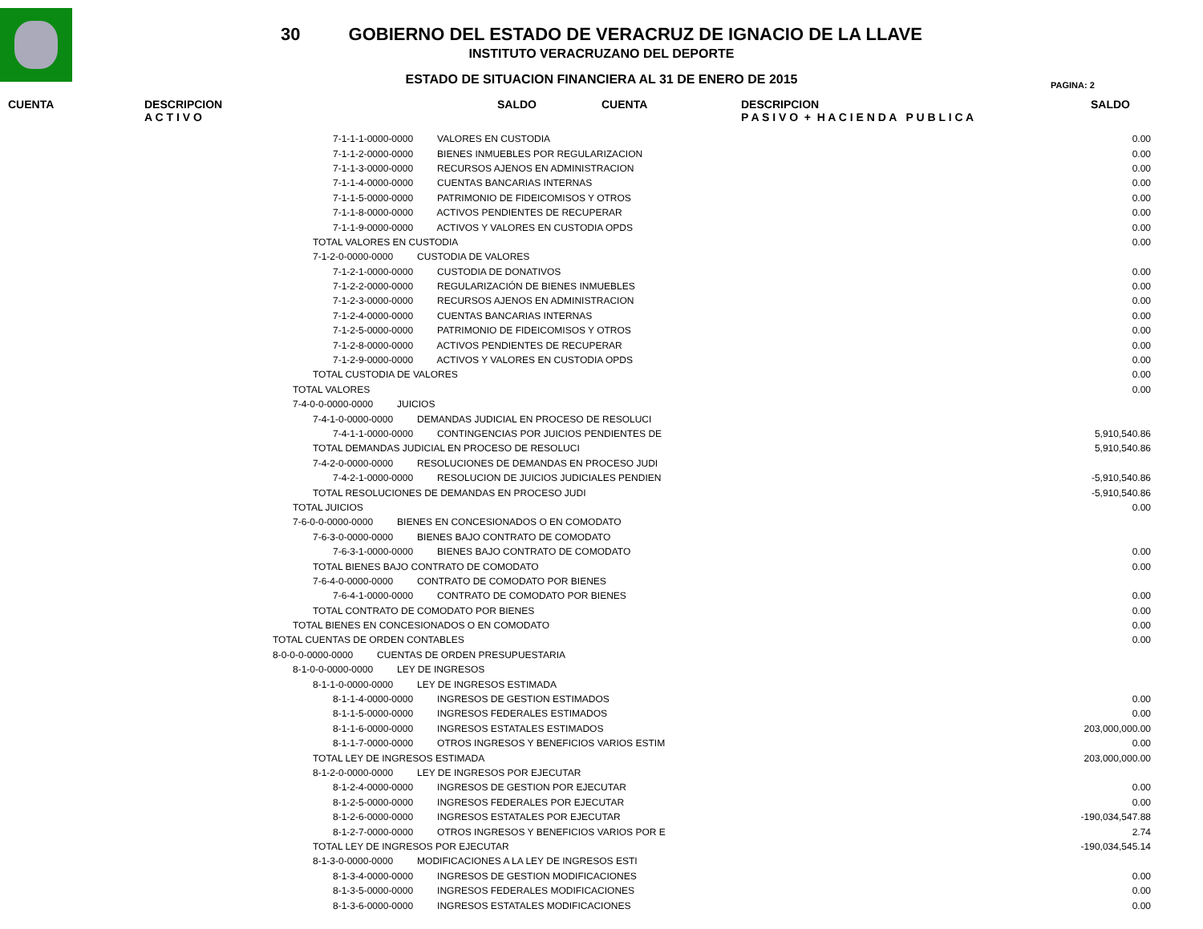30 GOBIERNO DEL ESTADO DE VERACRUZ DE IGNACIO DE LA LLAVE
INSTITUTO VERACRUZANO DEL DEPORTE
ESTADO DE SITUACION FINANCIERA AL 31 DE ENERO DE 2015
PAGINA: 2
CUENTA DESCRIPCION
A C T I V O
SALDO CUENTA DESCRIPCION
P A S I V O + H A C I E N D A P U B L I C A
SALDO
| 7-1-1-1-0000-0000 VALORES EN CUSTODIA | 0.00 |
| 7-1-1-2-0000-0000 BIENES INMUEBLES POR REGULARIZACION | 0.00 |
| 7-1-1-3-0000-0000 RECURSOS AJENOS EN ADMINISTRACION | 0.00 |
| 7-1-1-4-0000-0000 CUENTAS BANCARIAS INTERNAS | 0.00 |
| 7-1-1-5-0000-0000 PATRIMONIO DE FIDEICOMISOS Y OTROS | 0.00 |
| 7-1-1-8-0000-0000 ACTIVOS PENDIENTES DE RECUPERAR | 0.00 |
| 7-1-1-9-0000-0000 ACTIVOS Y VALORES EN CUSTODIA OPDS | 0.00 |
| TOTAL VALORES EN CUSTODIA | 0.00 |
| 7-1-2-0-0000-0000 CUSTODIA DE VALORES | |
| 7-1-2-1-0000-0000 CUSTODIA DE DONATIVOS | 0.00 |
| 7-1-2-2-0000-0000 REGULARIZACIÓN DE BIENES INMUEBLES | 0.00 |
| 7-1-2-3-0000-0000 RECURSOS AJENOS EN ADMINISTRACION | 0.00 |
| 7-1-2-4-0000-0000 CUENTAS BANCARIAS INTERNAS | 0.00 |
| 7-1-2-5-0000-0000 PATRIMONIO DE FIDEICOMISOS Y OTROS | 0.00 |
| 7-1-2-8-0000-0000 ACTIVOS PENDIENTES DE RECUPERAR | 0.00 |
| 7-1-2-9-0000-0000 ACTIVOS Y VALORES EN CUSTODIA OPDS | 0.00 |
| TOTAL CUSTODIA DE VALORES | 0.00 |
| TOTAL VALORES | 0.00 |
| 7-4-0-0-0000-0000 JUICIOS | |
| 7-4-1-0-0000-0000 DEMANDAS JUDICIAL EN PROCESO DE RESOLUCI | |
| 7-4-1-1-0000-0000 CONTINGENCIAS POR JUICIOS PENDIENTES DE | 5,910,540.86 |
| TOTAL DEMANDAS JUDICIAL EN PROCESO DE RESOLUCI | 5,910,540.86 |
| 7-4-2-0-0000-0000 RESOLUCIONES DE DEMANDAS EN PROCESO JUDI | |
| 7-4-2-1-0000-0000 RESOLUCION DE JUICIOS JUDICIALES PENDIEN | -5,910,540.86 |
| TOTAL RESOLUCIONES DE DEMANDAS EN PROCESO JUDI | -5,910,540.86 |
| TOTAL JUICIOS | 0.00 |
| 7-6-0-0-0000-0000 BIENES EN CONCESIONADOS O EN COMODATO | |
| 7-6-3-0-0000-0000 BIENES BAJO CONTRATO DE COMODATO | |
| 7-6-3-1-0000-0000 BIENES BAJO CONTRATO DE COMODATO | 0.00 |
| TOTAL BIENES BAJO CONTRATO DE COMODATO | 0.00 |
| 7-6-4-0-0000-0000 CONTRATO DE COMODATO POR BIENES | |
| 7-6-4-1-0000-0000 CONTRATO DE COMODATO POR BIENES | 0.00 |
| TOTAL CONTRATO DE COMODATO POR BIENES | 0.00 |
| TOTAL BIENES EN CONCESIONADOS O EN COMODATO | 0.00 |
| TOTAL CUENTAS DE ORDEN CONTABLES | 0.00 |
| 8-0-0-0-0000-0000 CUENTAS DE ORDEN PRESUPUESTARIA | |
| 8-1-0-0-0000-0000 LEY DE INGRESOS | |
| 8-1-1-0-0000-0000 LEY DE INGRESOS ESTIMADA | |
| 8-1-1-4-0000-0000 INGRESOS DE GESTION ESTIMADOS | 0.00 |
| 8-1-1-5-0000-0000 INGRESOS FEDERALES ESTIMADOS | 0.00 |
| 8-1-1-6-0000-0000 INGRESOS ESTATALES ESTIMADOS | 203,000,000.00 |
| 8-1-1-7-0000-0000 OTROS INGRESOS Y BENEFICIOS VARIOS ESTIM | 0.00 |
| TOTAL LEY DE INGRESOS ESTIMADA | 203,000,000.00 |
| 8-1-2-0-0000-0000 LEY DE INGRESOS POR EJECUTAR | |
| 8-1-2-4-0000-0000 INGRESOS DE GESTION POR EJECUTAR | 0.00 |
| 8-1-2-5-0000-0000 INGRESOS FEDERALES POR EJECUTAR | 0.00 |
| 8-1-2-6-0000-0000 INGRESOS ESTATALES POR EJECUTAR | -190,034,547.88 |
| 8-1-2-7-0000-0000 OTROS INGRESOS Y BENEFICIOS VARIOS POR E | 2.74 |
| TOTAL LEY DE INGRESOS POR EJECUTAR | -190,034,545.14 |
| 8-1-3-0-0000-0000 MODIFICACIONES A LA LEY DE INGRESOS ESTI | |
| 8-1-3-4-0000-0000 INGRESOS DE GESTION MODIFICACIONES | 0.00 |
| 8-1-3-5-0000-0000 INGRESOS FEDERALES MODIFICACIONES | 0.00 |
| 8-1-3-6-0000-0000 INGRESOS ESTATALES MODIFICACIONES | 0.00 |